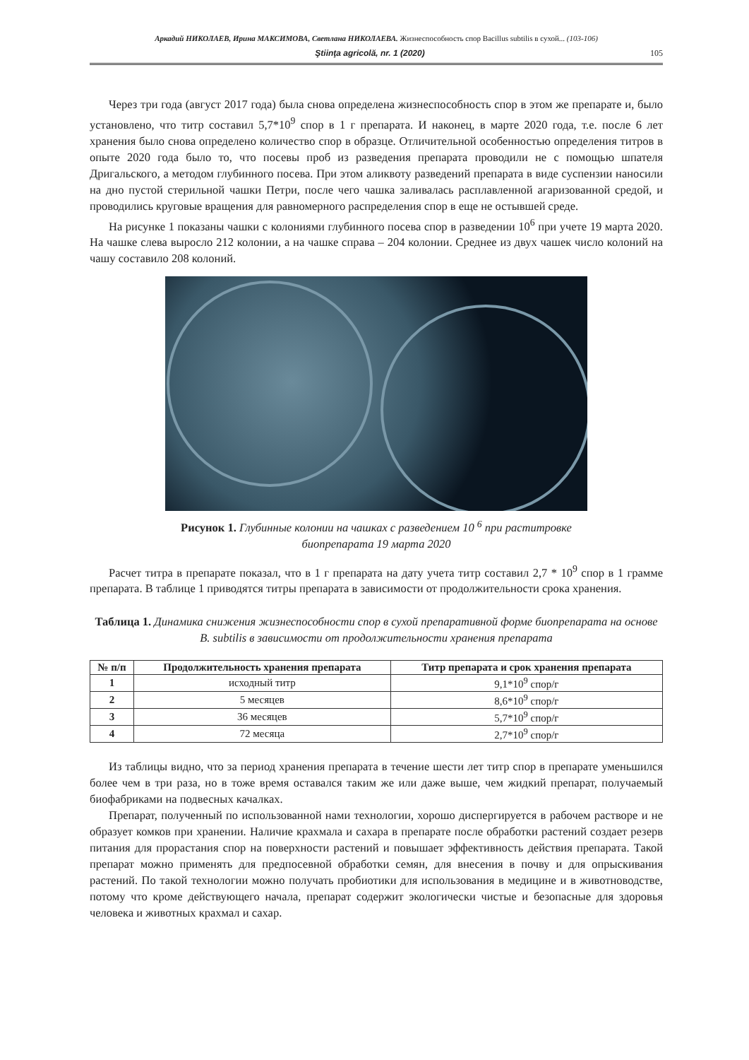Аркадий НИКОЛАЕВ, Ирина МАКСИМОВА, Светлана НИКОЛАЕВА. Жизнеспособность спор Bacillus subtilis в сухой... (103-106)
Ştiinţa agricolă, nr. 1 (2020) 105
Через три года (август 2017 года) была снова определена жизнеспособность спор в этом же препарате и, было установлено, что титр составил 5,7*10<sup>9</sup> спор в 1 г препарата. И наконец, в марте 2020 года, т.е. после 6 лет хранения было снова определено количество спор в образце. Отличительной особенностью определения титров в опыте 2020 года было то, что посевы проб из разведения препарата проводили не с помощью шпателя Дригальского, а методом глубинного посева. При этом аликвоту разведений препарата в виде суспензии наносили на дно пустой стерильной чашки Петри, после чего чашка заливалась расплавленной агаризованной средой, и проводились круговые вращения для равномерного распределения спор в еще не остывшей среде.
На рисунке 1 показаны чашки с колониями глубинного посева спор в разведении 10<sup>6</sup> при учете 19 марта 2020. На чашке слева выросло 212 колонии, а на чашке справа – 204 колонии. Среднее из двух чашек число колоний на чашу составило 208 колоний.
Рисунок 1. Глубинные колонии на чашках с разведением 10 <sup>6</sup> при раститровке
биопрепарата 19 марта 2020
Расчет титра в препарате показал, что в 1 г препарата на дату учета титр составил 2,7 * 10<sup>9</sup> спор в 1 грамме препарата. В таблице 1 приводятся титры препарата в зависимости от продолжительности срока хранения.
Таблица 1. Динамика снижения жизнеспособности спор в сухой препаративной форме биопрепарата на основе B. subtilis в зависимости от продолжительности хранения препарата
| № п/п | Продолжительность хранения препарата | Титр препарата и срок хранения препарата |
| --- | --- | --- |
| 1 | исходный титр | 9,1*10<sup>9</sup> спор/г |
| 2 | 5 месяцев | 8,6*10<sup>9</sup> спор/г |
| 3 | 36 месяцев | 5,7*10<sup>9</sup> спор/г |
| 4 | 72 месяца | 2,7*10<sup>9</sup> спор/г |
Из таблицы видно, что за период хранения препарата в течение шести лет титр спор в препарате уменьшился более чем в три раза, но в тоже время оставался таким же или даже выше, чем жидкий препарат, получаемый биофабриками на подвесных качалках.
Препарат, полученный по использованной нами технологии, хорошо диспергируется в рабочем растворе и не образует комков при хранении. Наличие крахмала и сахара в препарате после обработки растений создает резерв питания для прорастания спор на поверхности растений и повышает эффективность действия препарата. Такой препарат можно применять для предпосевной обработки семян, для внесения в почву и для опрыскивания растений. По такой технологии можно получать пробиотики для использования в медицине и в животноводстве, потому что кроме действующего начала, препарат содержит экологически чистые и безопасные для здоровья человека и животных крахмал и сахар.